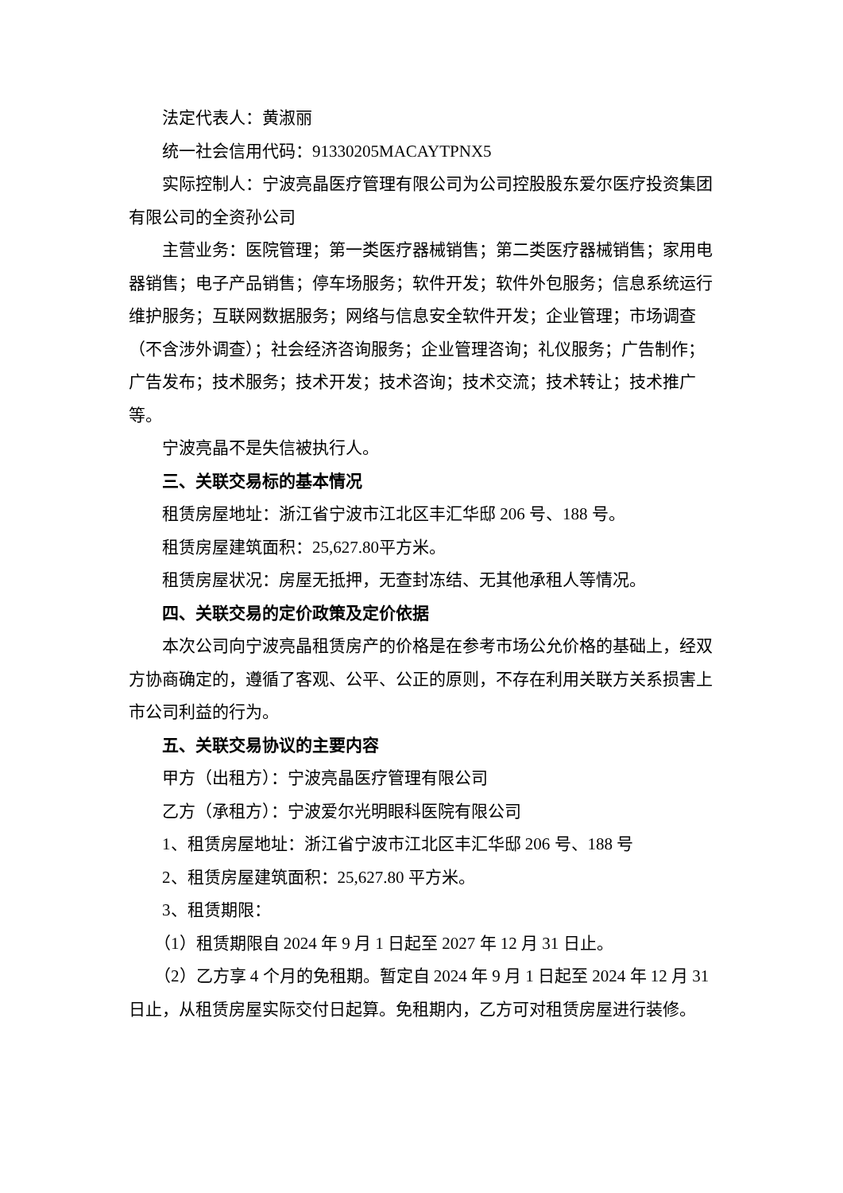法定代表人：黄淑丽
统一社会信用代码：91330205MACAYTPNX5
实际控制人：宁波亮晶医疗管理有限公司为公司控股股东爱尔医疗投资集团有限公司的全资孙公司
主营业务：医院管理；第一类医疗器械销售；第二类医疗器械销售；家用电器销售；电子产品销售；停车场服务；软件开发；软件外包服务；信息系统运行维护服务；互联网数据服务；网络与信息安全软件开发；企业管理；市场调查（不含涉外调查）；社会经济咨询服务；企业管理咨询；礼仪服务；广告制作；广告发布；技术服务；技术开发；技术咨询；技术交流；技术转让；技术推广等。
宁波亮晶不是失信被执行人。
三、关联交易标的基本情况
租赁房屋地址：浙江省宁波市江北区丰汇华邸 206 号、188 号。
租赁房屋建筑面积：25,627.80平方米。
租赁房屋状况：房屋无抵押，无查封冻结、无其他承租人等情况。
四、关联交易的定价政策及定价依据
本次公司向宁波亮晶租赁房产的价格是在参考市场公允价格的基础上，经双方协商确定的，遵循了客观、公平、公正的原则，不存在利用关联方关系损害上市公司利益的行为。
五、关联交易协议的主要内容
甲方（出租方）：宁波亮晶医疗管理有限公司
乙方（承租方）：宁波爱尔光明眼科医院有限公司
1、租赁房屋地址：浙江省宁波市江北区丰汇华邸 206 号、188 号
2、租赁房屋建筑面积：25,627.80 平方米。
3、租赁期限：
（1）租赁期限自 2024 年 9 月 1 日起至 2027 年 12 月 31 日止。
（2）乙方享 4 个月的免租期。暂定自 2024 年 9 月 1 日起至 2024 年 12 月 31 日止，从租赁房屋实际交付日起算。免租期内，乙方可对租赁房屋进行装修。